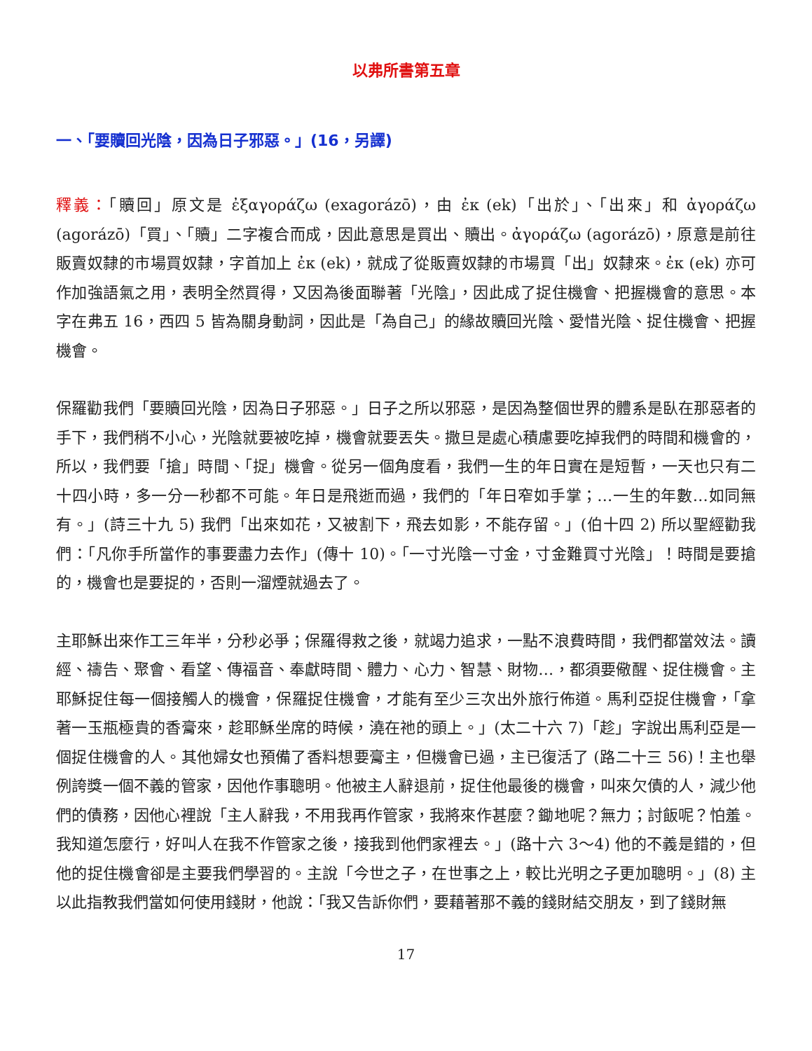以弗所書第五章
一、「要贖回光陰，因為日子邪惡。」(16，另譯)
釋義：「贖回」原文是 ἐξαγοράζω (exagorázō)，由 ἐκ (ek)「出於」、「出來」和 ἀγοράζω (agorázō)「買」、「贖」二字複合而成，因此意思是買出、贖出。ἀγοράζω (agorázō)，原意是前往販賣奴隸的市場買奴隸，字首加上 ἐκ (ek)，就成了從販賣奴隸的市場買「出」奴隸來。ἐκ (ek) 亦可作加強語氣之用，表明全然買得，又因為後面聯著「光陰」，因此成了捉住機會、把握機會的意思。本字在弗五 16，西四 5 皆為關身動詞，因此是「為自己」的緣故贖回光陰、愛惜光陰、捉住機會、把握機會。
保羅勸我們「要贖回光陰，因為日子邪惡。」日子之所以邪惡，是因為整個世界的體系是臥在那惡者的手下，我們稍不小心，光陰就要被吃掉，機會就要丟失。撒旦是處心積慮要吃掉我們的時間和機會的，所以，我們要「搶」時間、「捉」機會。從另一個角度看，我們一生的年日實在是短暫，一天也只有二十四小時，多一分一秒都不可能。年日是飛逝而過，我們的「年日窄如手掌；…一生的年數…如同無有。」(詩三十九 5) 我們「出來如花，又被割下，飛去如影，不能存留。」(伯十四 2) 所以聖經勸我們：「凡你手所當作的事要盡力去作」(傳十 10)。「一寸光陰一寸金，寸金難買寸光陰」！時間是要搶的，機會也是要捉的，否則一溜煙就過去了。
主耶穌出來作工三年半，分秒必爭；保羅得救之後，就竭力追求，一點不浪費時間，我們都當效法。讀經、禱告、聚會、看望、傳福音、奉獻時間、體力、心力、智慧、財物…，都須要儆醒、捉住機會。主耶穌捉住每一個接觸人的機會，保羅捉住機會，才能有至少三次出外旅行佈道。馬利亞捉住機會，「拿著一玉瓶極貴的香膏來，趁耶穌坐席的時候，澆在祂的頭上。」(太二十六 7)「趁」字說出馬利亞是一個捉住機會的人。其他婦女也預備了香料想要膏主，但機會已過，主已復活了 (路二十三 56)！主也舉例誇獎一個不義的管家，因他作事聰明。他被主人辭退前，捉住他最後的機會，叫來欠債的人，減少他們的債務，因他心裡說「主人辭我，不用我再作管家，我將來作甚麼？鋤地呢？無力；討飯呢？怕羞。 我知道怎麼行，好叫人在我不作管家之後，接我到他們家裡去。」(路十六 3～4) 他的不義是錯的，但他的捉住機會卻是主要我們學習的。主說「今世之子，在世事之上，較比光明之子更加聰明。」(8) 主以此指教我們當如何使用錢財，他說：「我又告訴你們，要藉著那不義的錢財結交朋友，到了錢財無
17